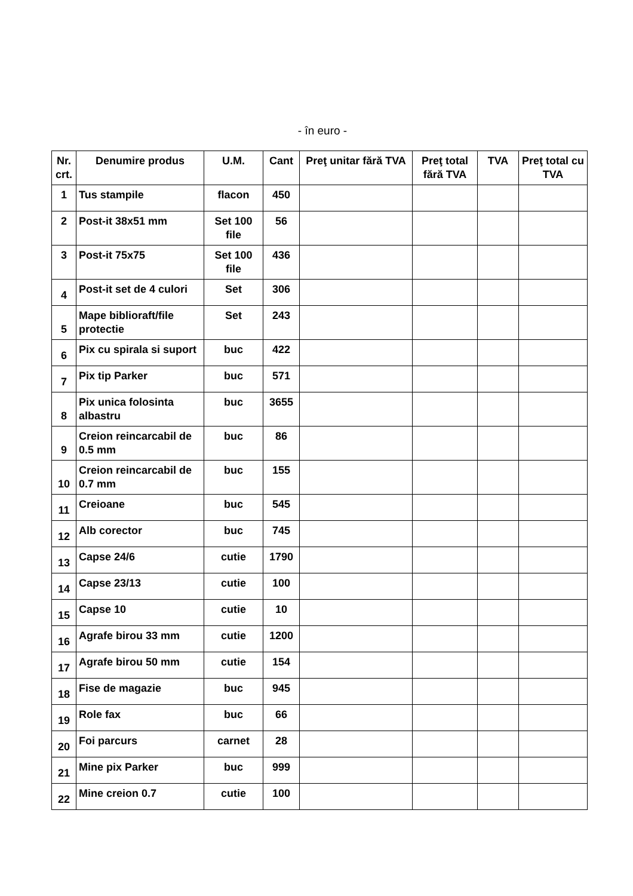- în euro -
| Nr. crt. | Denumire produs | U.M. | Cant | Preţ unitar fără TVA | Preţ total fără TVA | TVA | Preţ total cu TVA |
| --- | --- | --- | --- | --- | --- | --- | --- |
| 1 | Tus stampile | flacon | 450 | | | | |
| 2 | Post-it 38x51 mm | Set 100 file | 56 | | | | |
| 3 | Post-it 75x75 | Set 100 file | 436 | | | | |
| 4 | Post-it set de 4 culori | Set | 306 | | | | |
| 5 | Mape biblioraft/file protectie | Set | 243 | | | | |
| 6 | Pix cu spirala si suport | buc | 422 | | | | |
| 7 | Pix tip Parker | buc | 571 | | | | |
| 8 | Pix unica folosinta albastru | buc | 3655 | | | | |
| 9 | Creion reincarcabil de 0.5 mm | buc | 86 | | | | |
| 10 | Creion reincarcabil de 0.7 mm | buc | 155 | | | | |
| 11 | Creioane | buc | 545 | | | | |
| 12 | Alb corector | buc | 745 | | | | |
| 13 | Capse 24/6 | cutie | 1790 | | | | |
| 14 | Capse 23/13 | cutie | 100 | | | | |
| 15 | Capse 10 | cutie | 10 | | | | |
| 16 | Agrafe birou 33 mm | cutie | 1200 | | | | |
| 17 | Agrafe birou 50 mm | cutie | 154 | | | | |
| 18 | Fise de magazie | buc | 945 | | | | |
| 19 | Role fax | buc | 66 | | | | |
| 20 | Foi parcurs | carnet | 28 | | | | |
| 21 | Mine pix Parker | buc | 999 | | | | |
| 22 | Mine creion 0.7 | cutie | 100 | | | | |